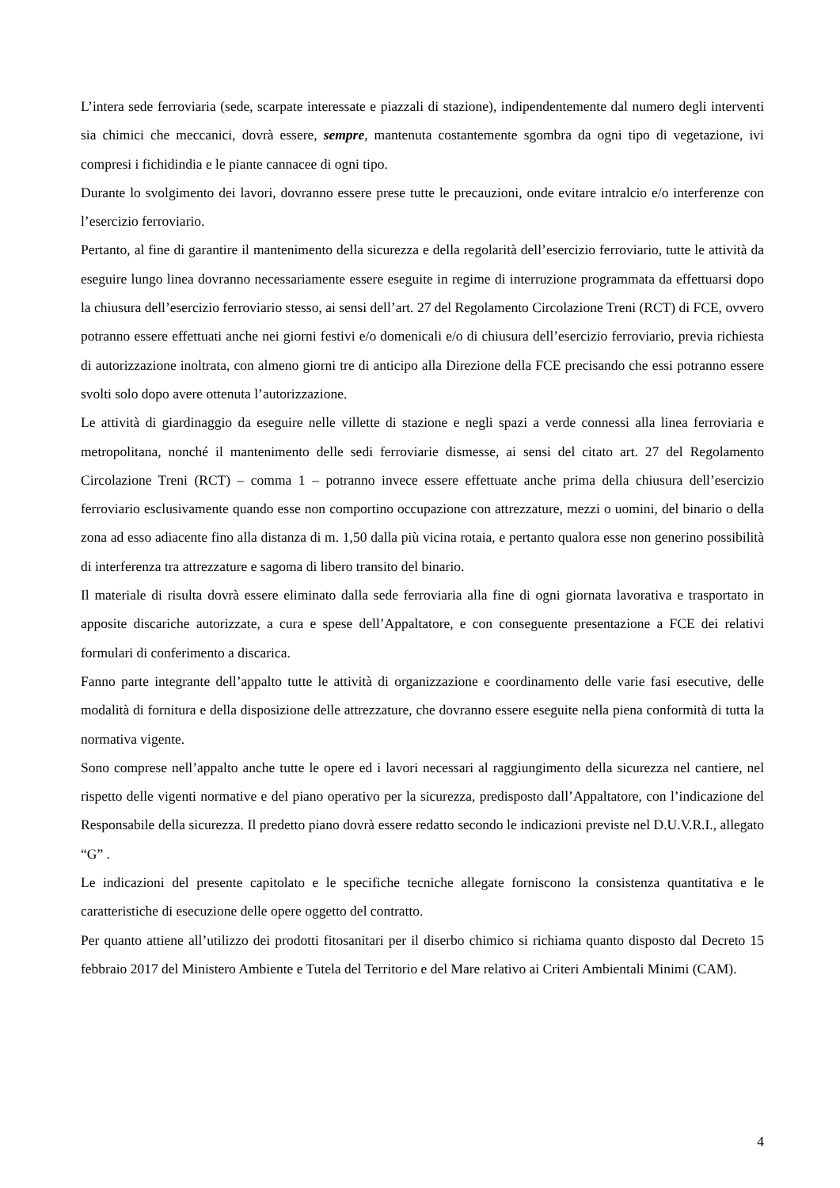L’intera sede ferroviaria (sede, scarpate interessate e piazzali di stazione), indipendentemente dal numero degli interventi sia chimici che meccanici, dovrà essere, sempre, mantenuta costantemente sgombra da ogni tipo di vegetazione, ivi compresi i fichidindia e le piante cannacee di ogni tipo.
Durante lo svolgimento dei lavori, dovranno essere prese tutte le precauzioni, onde evitare intralcio e/o interferenze con l’esercizio ferroviario.
Pertanto, al fine di garantire il mantenimento della sicurezza e della regolarità dell’esercizio ferroviario, tutte le attività da eseguire lungo linea dovranno necessariamente essere eseguite in regime di interruzione programmata da effettuarsi dopo la chiusura dell’esercizio ferroviario stesso, ai sensi dell’art. 27 del Regolamento Circolazione Treni (RCT) di FCE, ovvero potranno essere effettuati anche nei giorni festivi e/o domenicali e/o di chiusura dell’esercizio ferroviario, previa richiesta di autorizzazione inoltrata, con almeno giorni tre di anticipo alla Direzione della FCE precisando che essi potranno essere svolti solo dopo avere ottenuta l’autorizzazione.
Le attività di giardinaggio da eseguire nelle villette di stazione e negli spazi a verde connessi alla linea ferroviaria e metropolitana, nonché il mantenimento delle sedi ferroviarie dismesse, ai sensi del citato art. 27 del Regolamento Circolazione Treni (RCT) – comma 1 – potranno invece essere effettuate anche prima della chiusura dell’esercizio ferroviario esclusivamente quando esse non comportino occupazione con attrezzature, mezzi o uomini, del binario o della zona ad esso adiacente fino alla distanza di m. 1,50 dalla più vicina rotaia, e pertanto qualora esse non generino possibilità di interferenza tra attrezzature e sagoma di libero transito del binario.
Il materiale di risulta dovrà essere eliminato dalla sede ferroviaria alla fine di ogni giornata lavorativa e trasportato in apposite discariche autorizzate, a cura e spese dell’Appaltatore, e con conseguente presentazione a FCE dei relativi formulari di conferimento a discarica.
Fanno parte integrante dell’appalto tutte le attività di organizzazione e coordinamento delle varie fasi esecutive, delle modalità di fornitura e della disposizione delle attrezzature, che dovranno essere eseguite nella piena conformità di tutta la normativa vigente.
Sono comprese nell’appalto anche tutte le opere ed i lavori necessari al raggiungimento della sicurezza nel cantiere, nel rispetto delle vigenti normative e del piano operativo per la sicurezza, predisposto dall’Appaltatore, con l’indicazione del Responsabile della sicurezza. Il predetto piano dovrà essere redatto secondo le indicazioni previste nel D.U.V.R.I., allegato “G” .
Le indicazioni del presente capitolato e le specifiche tecniche allegate forniscono la consistenza quantitativa e le caratteristiche di esecuzione delle opere oggetto del contratto.
Per quanto attiene all’utilizzo dei prodotti fitosanitari per il diserbo chimico si richiama quanto disposto dal Decreto 15 febbraio 2017 del Ministero Ambiente e Tutela del Territorio e del Mare relativo ai Criteri Ambientali Minimi (CAM).
4